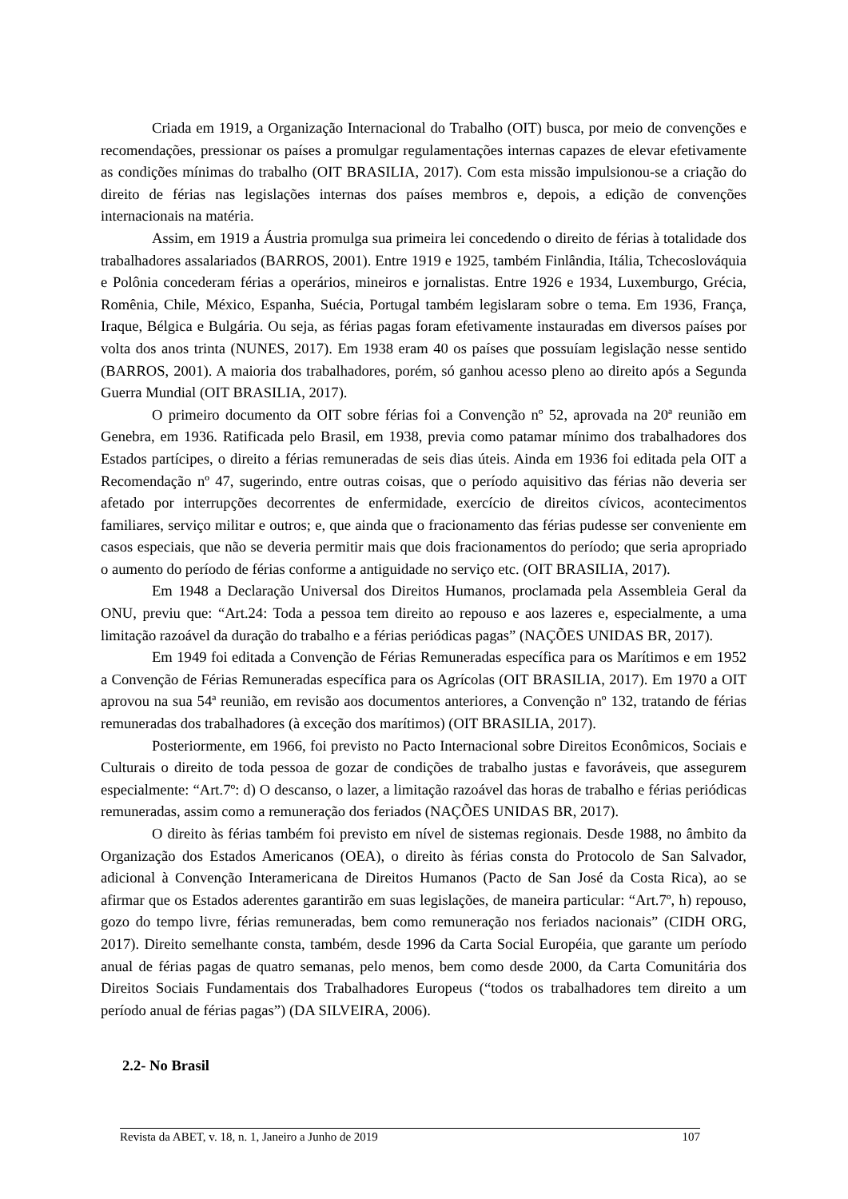Criada em 1919, a Organização Internacional do Trabalho (OIT) busca, por meio de convenções e recomendações, pressionar os países a promulgar regulamentações internas capazes de elevar efetivamente as condições mínimas do trabalho (OIT BRASILIA, 2017). Com esta missão impulsionou-se a criação do direito de férias nas legislações internas dos países membros e, depois, a edição de convenções internacionais na matéria.
Assim, em 1919 a Áustria promulga sua primeira lei concedendo o direito de férias à totalidade dos trabalhadores assalariados (BARROS, 2001). Entre 1919 e 1925, também Finlândia, Itália, Tchecoslováquia e Polônia concederam férias a operários, mineiros e jornalistas. Entre 1926 e 1934, Luxemburgo, Grécia, Romênia, Chile, México, Espanha, Suécia, Portugal também legislaram sobre o tema. Em 1936, França, Iraque, Bélgica e Bulgária. Ou seja, as férias pagas foram efetivamente instauradas em diversos países por volta dos anos trinta (NUNES, 2017). Em 1938 eram 40 os países que possuíam legislação nesse sentido (BARROS, 2001). A maioria dos trabalhadores, porém, só ganhou acesso pleno ao direito após a Segunda Guerra Mundial (OIT BRASILIA, 2017).
O primeiro documento da OIT sobre férias foi a Convenção nº 52, aprovada na 20ª reunião em Genebra, em 1936. Ratificada pelo Brasil, em 1938, previa como patamar mínimo dos trabalhadores dos Estados partícipes, o direito a férias remuneradas de seis dias úteis. Ainda em 1936 foi editada pela OIT a Recomendação nº 47, sugerindo, entre outras coisas, que o período aquisitivo das férias não deveria ser afetado por interrupções decorrentes de enfermidade, exercício de direitos cívicos, acontecimentos familiares, serviço militar e outros; e, que ainda que o fracionamento das férias pudesse ser conveniente em casos especiais, que não se deveria permitir mais que dois fracionamentos do período; que seria apropriado o aumento do período de férias conforme a antiguidade no serviço etc. (OIT BRASILIA, 2017).
Em 1948 a Declaração Universal dos Direitos Humanos, proclamada pela Assembleia Geral da ONU, previu que: “Art.24: Toda a pessoa tem direito ao repouso e aos lazeres e, especialmente, a uma limitação razoável da duração do trabalho e a férias periódicas pagas” (NAÇÕES UNIDAS BR, 2017).
Em 1949 foi editada a Convenção de Férias Remuneradas específica para os Marítimos e em 1952 a Convenção de Férias Remuneradas específica para os Agrícolas (OIT BRASILIA, 2017). Em 1970 a OIT aprovou na sua 54ª reunião, em revisão aos documentos anteriores, a Convenção nº 132, tratando de férias remuneradas dos trabalhadores (à exceção dos marítimos) (OIT BRASILIA, 2017).
Posteriormente, em 1966, foi previsto no Pacto Internacional sobre Direitos Econômicos, Sociais e Culturais o direito de toda pessoa de gozar de condições de trabalho justas e favoráveis, que assegurem especialmente: “Art.7º: d) O descanso, o lazer, a limitação razoável das horas de trabalho e férias periódicas remuneradas, assim como a remuneração dos feriados (NAÇÕES UNIDAS BR, 2017).
O direito às férias também foi previsto em nível de sistemas regionais. Desde 1988, no âmbito da Organização dos Estados Americanos (OEA), o direito às férias consta do Protocolo de San Salvador, adicional à Convenção Interamericana de Direitos Humanos (Pacto de San José da Costa Rica), ao se afirmar que os Estados aderentes garantirão em suas legislações, de maneira particular: “Art.7º, h) repouso, gozo do tempo livre, férias remuneradas, bem como remuneração nos feriados nacionais” (CIDH ORG, 2017). Direito semelhante consta, também, desde 1996 da Carta Social Européia, que garante um período anual de férias pagas de quatro semanas, pelo menos, bem como desde 2000, da Carta Comunitária dos Direitos Sociais Fundamentais dos Trabalhadores Europeus (“todos os trabalhadores tem direito a um período anual de férias pagas”) (DA SILVEIRA, 2006).
2.2- No Brasil
Revista da ABET, v. 18, n. 1, Janeiro a Junho de 2019 107